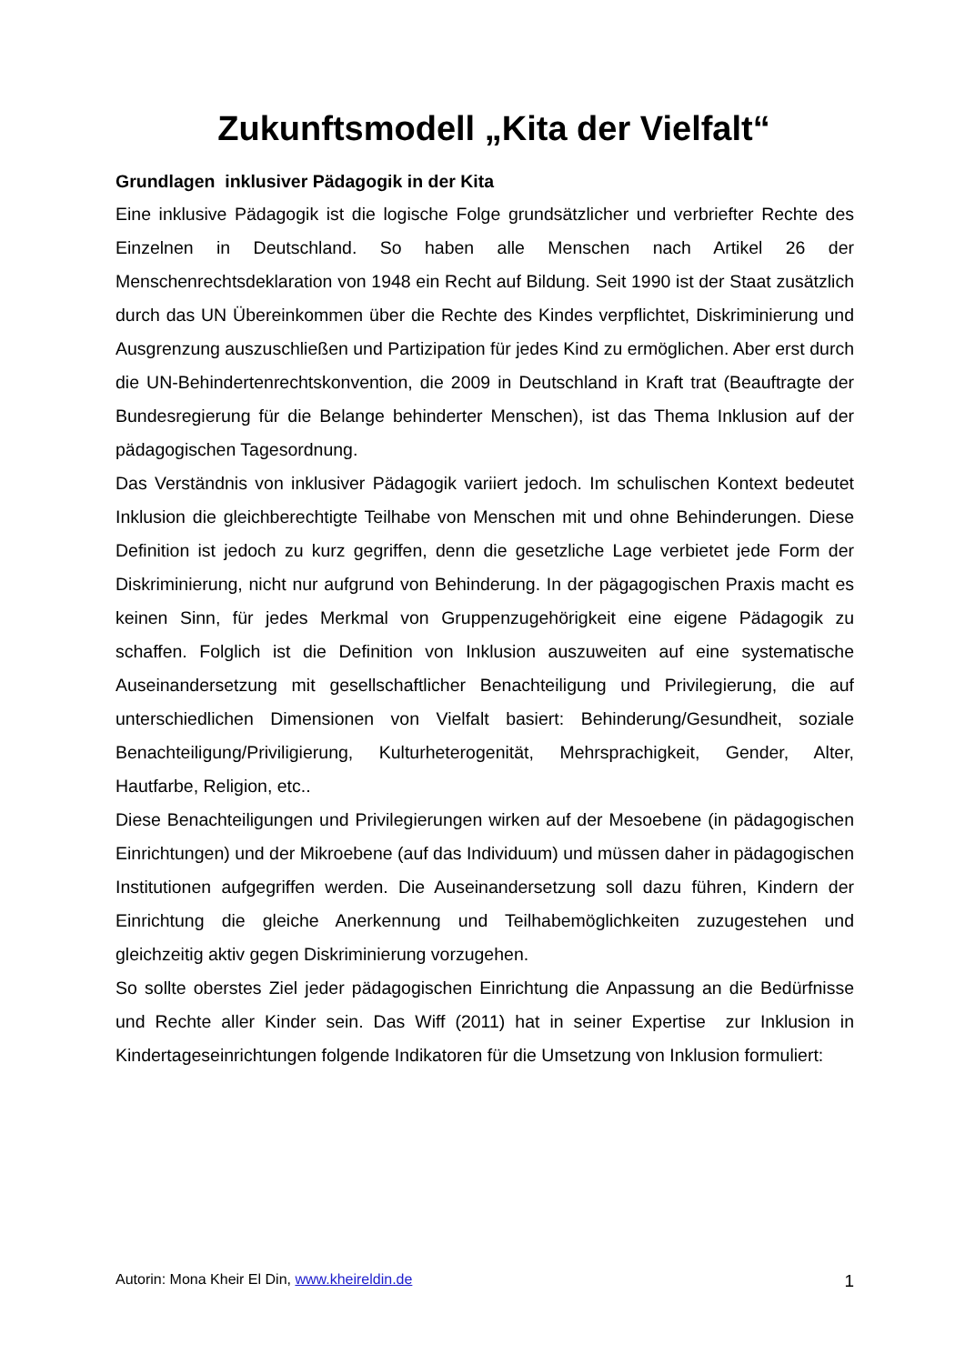Zukunftsmodell „Kita der Vielfalt“
Grundlagen inklusiver Pädagogik in der Kita
Eine inklusive Pädagogik ist die logische Folge grundsätzlicher und verbriefter Rechte des Einzelnen in Deutschland. So haben alle Menschen nach Artikel 26 der Menschenrechtsdeklaration von 1948 ein Recht auf Bildung. Seit 1990 ist der Staat zusätzlich durch das UN Übereinkommen über die Rechte des Kindes verpflichtet, Diskriminierung und Ausgrenzung auszuschließen und Partizipation für jedes Kind zu ermöglichen. Aber erst durch die UN-Behindertenrechtskonvention, die 2009 in Deutschland in Kraft trat (Beauftragte der Bundesregierung für die Belange behinderter Menschen), ist das Thema Inklusion auf der pädagogischen Tagesordnung.
Das Verständnis von inklusiver Pädagogik variiert jedoch. Im schulischen Kontext bedeutet Inklusion die gleichberechtigte Teilhabe von Menschen mit und ohne Behinderungen. Diese Definition ist jedoch zu kurz gegriffen, denn die gesetzliche Lage verbietet jede Form der Diskriminierung, nicht nur aufgrund von Behinderung. In der pägagogischen Praxis macht es keinen Sinn, für jedes Merkmal von Gruppenzugehörigkeit eine eigene Pädagogik zu schaffen. Folglich ist die Definition von Inklusion auszuweiten auf eine systematische Auseinandersetzung mit gesellschaftlicher Benachteiligung und Privilegierung, die auf unterschiedlichen Dimensionen von Vielfalt basiert: Behinderung/Gesundheit, soziale Benachteiligung/Priviligierung, Kulturheterogenität, Mehrsprachigkeit, Gender, Alter, Hautfarbe, Religion, etc..
Diese Benachteiligungen und Privilegierungen wirken auf der Mesoebene (in pädagogischen Einrichtungen) und der Mikroebene (auf das Individuum) und müssen daher in pädagogischen Institutionen aufgegriffen werden. Die Auseinandersetzung soll dazu führen, Kindern der Einrichtung die gleiche Anerkennung und Teilhabemöglichkeiten zuzugestehen und gleichzeitig aktiv gegen Diskriminierung vorzugehen.
So sollte oberstes Ziel jeder pädagogischen Einrichtung die Anpassung an die Bedürfnisse und Rechte aller Kinder sein. Das Wiff (2011) hat in seiner Expertise zur Inklusion in Kindertageseinrichtungen folgende Indikatoren für die Umsetzung von Inklusion formuliert:
Autorin: Mona Kheir El Din, www.kheireldin.de 1